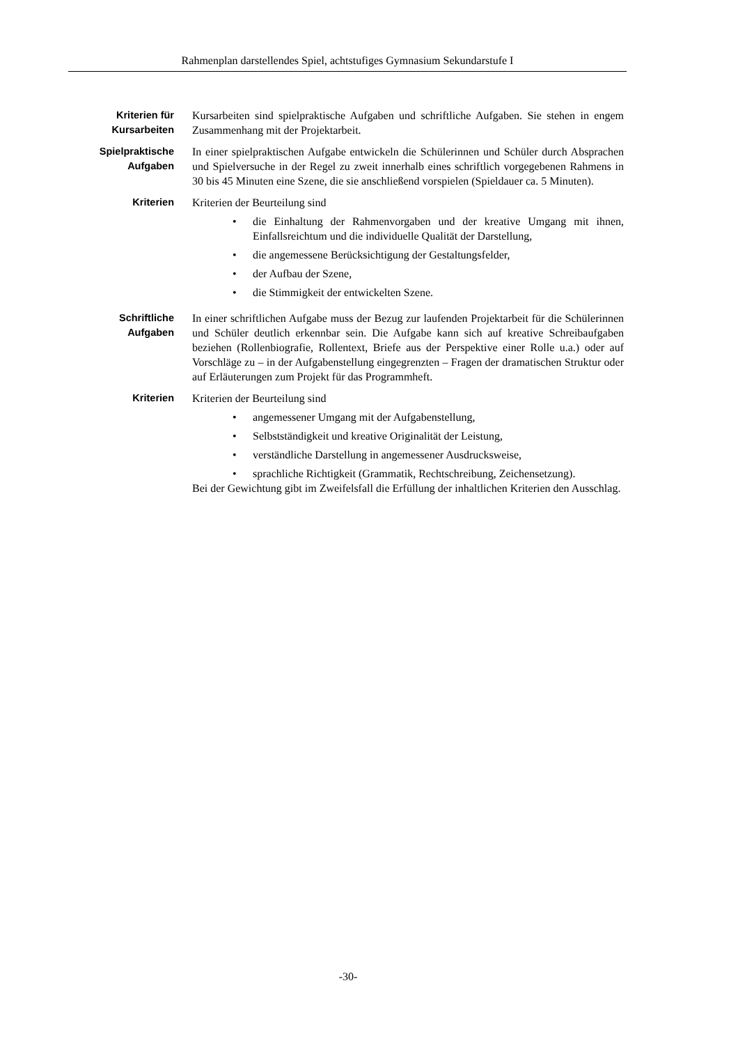Rahmenplan darstellendes Spiel, achtstufiges Gymnasium Sekundarstufe I
Kriterien für
Kursarbeiten
Kursarbeiten sind spielpraktische Aufgaben und schriftliche Aufgaben. Sie stehen in engem Zusammenhang mit der Projektarbeit.
Spielpraktische
Aufgaben
In einer spielpraktischen Aufgabe entwickeln die Schülerinnen und Schüler durch Absprachen und Spielversuche in der Regel zu zweit innerhalb eines schriftlich vorgegebenen Rahmens in 30 bis 45 Minuten eine Szene, die sie anschließend vorspielen (Spieldauer ca. 5 Minuten).
Kriterien Kriterien der Beurteilung sind
• die Einhaltung der Rahmenvorgaben und der kreative Umgang mit ihnen, Einfallsreichtum und die individuelle Qualität der Darstellung,
• die angemessene Berücksichtigung der Gestaltungsfelder,
• der Aufbau der Szene,
• die Stimmigkeit der entwickelten Szene.
Schriftliche
Aufgaben
In einer schriftlichen Aufgabe muss der Bezug zur laufenden Projektarbeit für die Schülerinnen und Schüler deutlich erkennbar sein. Die Aufgabe kann sich auf kreative Schreibaufgaben beziehen (Rollenbiografie, Rollentext, Briefe aus der Perspektive einer Rolle u.a.) oder auf Vorschläge zu – in der Aufgabenstellung eingegrenzten – Fragen der dramatischen Struktur oder auf Erläuterungen zum Projekt für das Programmheft.
Kriterien Kriterien der Beurteilung sind
• angemessener Umgang mit der Aufgabenstellung,
• Selbstständigkeit und kreative Originalität der Leistung,
• verständliche Darstellung in angemessener Ausdrucksweise,
• sprachliche Richtigkeit (Grammatik, Rechtschreibung, Zeichensetzung).
Bei der Gewichtung gibt im Zweifelsfall die Erfüllung der inhaltlichen Kriterien den Ausschlag.
-30-